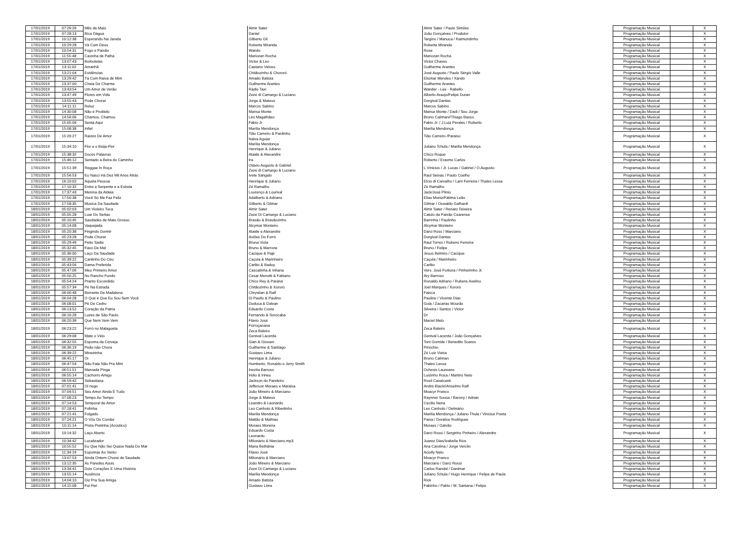| 17/01/2019 | 07:26:26 | Mês de Maio | Almir Sater | Almir Sater / Paulo Simões | Programação Musical | | X |
| 17/01/2019 | 07:28:13 | Bica Dágua | Daniel | João Gonçalves / Produtor | Programação Musical | | X |
| 17/01/2019 | 10:12:38 | Esperando Na Janela | Gilberto Gil | Targino / Manuca / Raimundinho | Programação Musical | | X |
| 17/01/2019 | 10:29:28 | Vá Com Deus | Roberta Miranda | Roberta Miranda | Programação Musical | | X |
| 17/01/2019 | 10:54:31 | Fogo e Paixão | Wando | Rose | Programação Musical | | X |
| 17/01/2019 | 11:55:48 | Casinha de Palha | Mariozan Rocha | Mariozan Rocha | Programação Musical | | X |
| 17/01/2019 | 13:07:43 | Borboletas | Victor & Leo | Victor Chaves | Programação Musical | | X |
| 17/01/2019 | 13:11:02 | Amanhã | Caetano Veloso | Guilherme Arantes | Programação Musical | | X |
| 17/01/2019 | 13:21:04 | Evidências | Chitãozinho & Chororó | José Augusto / Paulo Sérgio Valle | Programação Musical | | X |
| 17/01/2019 | 13:29:42 | Tá Com Raiva de Mim | Amado Batista | Elismar Mendes / Xandó | Programação Musical | | X |
| 17/01/2019 | 13:37:00 | Cheia De Charme | Guilherme Arantes | Guilherme Arantes | Programação Musical | | X |
| 17/01/2019 | 13:43:54 | Um Amor de Verão | Rádio Taxi | Wander - Lee - Rabello | Programação Musical | | X |
| 17/01/2019 | 13:47:49 | Flores em Vida | Zezé di Camargo & Luciano | Alberto Araujo/Felipe Duran | Programação Musical | | X |
| 17/01/2019 | 13:55:43 | Pode Chorar | Jorge & Mateus | Dorgival Dantas | Programação Musical | | X |
| 17/01/2019 | 14:11:11 | Reluz | Marcos Sabino | Marcos Sabino | Programação Musical | | X |
| 17/01/2019 | 14:30:08 | Não é Proibido | Marisa Monte | Marisa Monte / Dadi / Seu Jorge | Programação Musical | | X |
| 17/01/2019 | 14:56:06 | Chamou, Chamou | Léo Magalhães | Bruno Caliman//Thiago Basso | Programação Musical | | X |
| 17/01/2019 | 15:05:06 | Senta Aqui | Fábio Jr | Fabio Jr. / J.Luiz Perales / Roberto | Programação Musical | | X |
| 17/01/2019 | 15:08:38 | Infiel | Marília Mendonça | Marilia Mendonça | Programação Musical | | X |
| 17/01/2019 | 15:26:27 | Raizes De Amor | Tião Carreiro & Pardinho Nalva Aguiar | Tião Carreiro /Paraiso | Programação Musical | | X |
| 17/01/2019 | 15:34:10 | Flor e o Beija-Flor | Marília Mendonça Henrique & Juliano | Juliano Tchula / Marilia Mendonça | Programação Musical | | X |
| 17/01/2019 | 15:38:32 | Doces Palavras | Ataide & Alexandre | Chico Roque | Programação Musical | | X |
| 17/01/2019 | 15:46:12 | Sentado a Beira do Caminho | Ira | Roberto / Erasmo Carlos | Programação Musical | | X |
| 17/01/2019 | 15:51:39 | Reggae In Roça | Otávio Augusto & Gabriel Zezé di Camargo & Luciano | L.Vinicius / Jr. Lucas / Gabriel / O.Augusto | Programação Musical | | X |
| 17/01/2019 | 15:56:53 | Eu Nasci Há Dez Mil Anos Atrás | Ivete Sangalo | Raul Seixas / Paulo Coelho | Programação Musical | | X |
| 17/01/2019 | 16:10:02 | Aquela Pessoa | Henrique & Juliano | Elcio di Carvalho / Larri Ferreira / Thales Lessa | Programação Musical | | X |
| 17/01/2019 | 17:10:32 | Entre a Serpente e a Estrela | Zé Ramalho | Zé Ramalho | Programação Musical | | X |
| 17/01/2019 | 17:37:43 | Menina da Aldeia | Lourenço & Lourival | Jack/José Plinio | Programação Musical | | X |
| 17/01/2019 | 17:50:38 | Você Só Me Faz Feliz | Adalberto & Adriano | Elias Muniz/Fátima Leão | Programação Musical | | X |
| 17/01/2019 | 17:58:35 | Musica Da Saudade | Gilberto & Gilmar | Gilmar / Oswaldo Galhardi | Programação Musical | | X |
| 18/01/2019 | 05:02:03 | Um Violeiro Toca | Almir Sater | Almir Sater / Renato Teixeira | Programação Musical | | X |
| 18/01/2019 | 05:05:28 | Luar Do Sertao | Zezé Di Camargo & Luciano | Catulo da Paixão Cearense | Programação Musical | | X |
| 18/01/2019 | 05:10:45 | Saudades de Mato Grosso | Brasão & Brasãozinho | Barrinha / Paulinho | Programação Musical | | X |
| 18/01/2019 | 05:14:08 | Vaquejada | Alcymar Monteiro | Alcymar Monteiro | Programação Musical | | X |
| 18/01/2019 | 05:20:38 | Fingindo Dormir | Ataide e Alexandre | Darci Ross / Marciano | Programação Musical | | X |
| 18/01/2019 | 05:23:28 | Pode Chorar | Aviões Do Forró | Dorgival Dantas | Programação Musical | | X |
| 18/01/2019 | 05:29:49 | Peito Sadio | Bruna Viola | Raul Torres / Rubens Ferreira | Programação Musical | | X |
| 18/01/2019 | 05:32:45 | Favo De Mel | Bruno & Marrone | Bruno / Felipe | Programação Musical | | X |
| 18/01/2019 | 05:36:00 | Laço Da Saudade | Cacique & Pajé | Jesus Belmiro / Cacique | Programação Musical | | X |
| 18/01/2019 | 05:39:22 | Cantinho Do Céu | Caçula & Marinheiro | Caçula / Marinheiro | Programação Musical | | X |
| 18/01/2019 | 05:43:56 | Dama Preferida | Carlito & Baduy | Carlito | Programação Musical | | X |
| 18/01/2019 | 05:47:06 | Meu Primeiro Amor | Cascatinha & Inhana | Vers. José Fortuna / Pinheirinho Jr. | Programação Musical | | X |
| 18/01/2019 | 05:50:25 | No Rancho Fundo | Cesar Menotti & Fabiano | Ary Barroso | Programação Musical | | X |
| 18/01/2019 | 05:54:24 | Pranto Escondido | Chico Rey & Paraná | Ronaldo Adriano / Rubens Avelino | Programação Musical | | X |
| 18/01/2019 | 05:57:34 | Pé Na Estrada | Chitãozinho & Xororó | Joel Marques / Xororó | Programação Musical | | X |
| 18/01/2019 | 06:00:48 | Berrante De Madalena | Chrystian & Ralf | Faisca | Programação Musical | | X |
| 18/01/2019 | 06:04:28 | O Que é Que Eu Sou Sem Você | Di Paullo & Paulino | Paulino / Vicente Dias | Programação Musical | | X |
| 18/01/2019 | 06:08:01 | Pé De Cedro | Duduca & Dalvan | Goiá / Zacarias Mourão | Programação Musical | | X |
| 18/01/2019 | 06:13:52 | Coração da Patria | Eduardo Costa | Silveira / Santos / Victor | Programação Musical | | X |
| 18/01/2019 | 06:16:28 | Luzes de São Paulo | Fernando & Sorocaba | Dr | Programação Musical | | X |
| 18/01/2019 | 06:20:39 | Que Nem Vem Vem | Flávio José | Maciel Melo | Programação Musical | | X |
| 18/01/2019 | 06:23:22 | Forró no Malagueta | Forroçacana Zeca Baleiro | Zeca Baleiro | Programação Musical | | X |
| 18/01/2019 | 06:29:08 | Mate o Véio | Genival Lacerda | Genival Lacerda / João Gonçalves | Programação Musical | | X |
| 18/01/2019 | 06:32:55 | Espuma da Cerveja | Gian & Giovani | Toni Gomide / Benedito Soares | Programação Musical | | X |
| 18/01/2019 | 06:36:19 | Peão não Chora | Guilherme & Santiago | Pinóchio | Programação Musical | | X |
| 18/01/2019 | 06:39:22 | Mineirinha | Gustavo Lima | Zé Luiz Vieira | Programação Musical | | X |
| 18/01/2019 | 06:45:17 | Oi | Henrique & Juliano | Bruno Caliman | Programação Musical | | X |
| 18/01/2019 | 06:47:54 | Não Fala Não Pra Mim | Humberto, Ronaldo e Jerry Smith | Thales Lessa | Programação Musical | | X |
| 18/01/2019 | 06:51:51 | Marvada Pinga | Inezita Barroso | Ochesis Laureano | Programação Musical | | X |
| 18/01/2019 | 06:55:14 | Cachorro Amigo | Iridio & Irineu | Luizinho Rosa / Martins Neto | Programação Musical | | X |
| 18/01/2019 | 06:59:42 | Sebastiana | Jackson do Pandeiro | Rosil Cavalcanti | Programação Musical | | X |
| 18/01/2019 | 07:01:41 | Oi nego | Jefferson Moraes e Maraisa | André Black//Anselmo Ralf | Programação Musical | | X |
| 18/01/2019 | 07:04:51 | Seu Amor Ainda É Tudo | João Mineiro & Marciano | Moacyr Franco | Programação Musical | | X |
| 18/01/2019 | 07:08:23 | Tempo Ao Tempo | Jorge & Mateus | Raynner Sousa / Barony / Adrian | Programação Musical | | X |
| 18/01/2019 | 07:14:53 | Temporal de Amor | Leandro & Leonardo | Cecilio Nena | Programação Musical | | X |
| 18/01/2019 | 07:18:41 | Fofinha | Leo Canhoto & Ribertinho | Leo Canhoto / Delmário | Programação Musical | | X |
| 18/01/2019 | 07:21:41 | Folgado | Marília Mendonça | Marilia Mendonça / Juliano Thula / Vinicius Poeta | Programação Musical | | X |
| 18/01/2019 | 07:24:21 | O Vôo Do Condor | Mattão & Mathias | Paiva / Doralice Rodrigues | Programação Musical | | X |
| 18/01/2019 | 10:11:14 | Preta Pretinha (Acústico) | Moraes Moreira | Moraes / Galvão | Programação Musical | | X |
| 18/01/2019 | 10:14:32 | Laço Aberto | Eduardo Costa Leonardo | Darci Rossi / Serginho Pinheiro / Alexandre | Programação Musical | | X |
| 18/01/2019 | 10:34:42 | Localizador | Milionário & Marciano.mp3 | Juarez Dias/Izabella Rios | Programação Musical | | X |
| 18/01/2019 | 10:55:52 | Eu Que Não Sei Quase Nada Do Mar | Maria Bethânia | Ana Carolina / Jorge Vercilo | Programação Musical | | X |
| 18/01/2019 | 11:34:19 | Espumas Ao Vento | Flávio José | Aciolly Neto | Programação Musical | | X |
| 18/01/2019 | 13:07:53 | Ainda Ontem Chorei de Saudade | Milionário & Marciano | Moacyr Franco | Programação Musical | | X |
| 18/01/2019 | 13:12:35 | As Paredes Azuis | João Mineiro & Marciano | Marciano / Darci Rossi | Programação Musical | | X |
| 18/01/2019 | 13:34:41 | Dois Corações E Uma História | Zezé Di Camargo & Luciano | Carlos Randal / Danimar | Programação Musical | | X |
| 18/01/2019 | 13:55:14 | Ausência | Marília Mendonça | Juliano Tchula / Hugo Henrique / Felipe de Paula | Programação Musical | | X |
| 18/01/2019 | 14:04:10 | Diz Pra Sua Amiga | Amado Batista | Rick | Programação Musical | | X |
| 18/01/2019 | 14:15:08 | Fui Fiel | Gustavo Lima | Fabinho / Pablo / M. Santana / Felipe | Programação Musical | | X |